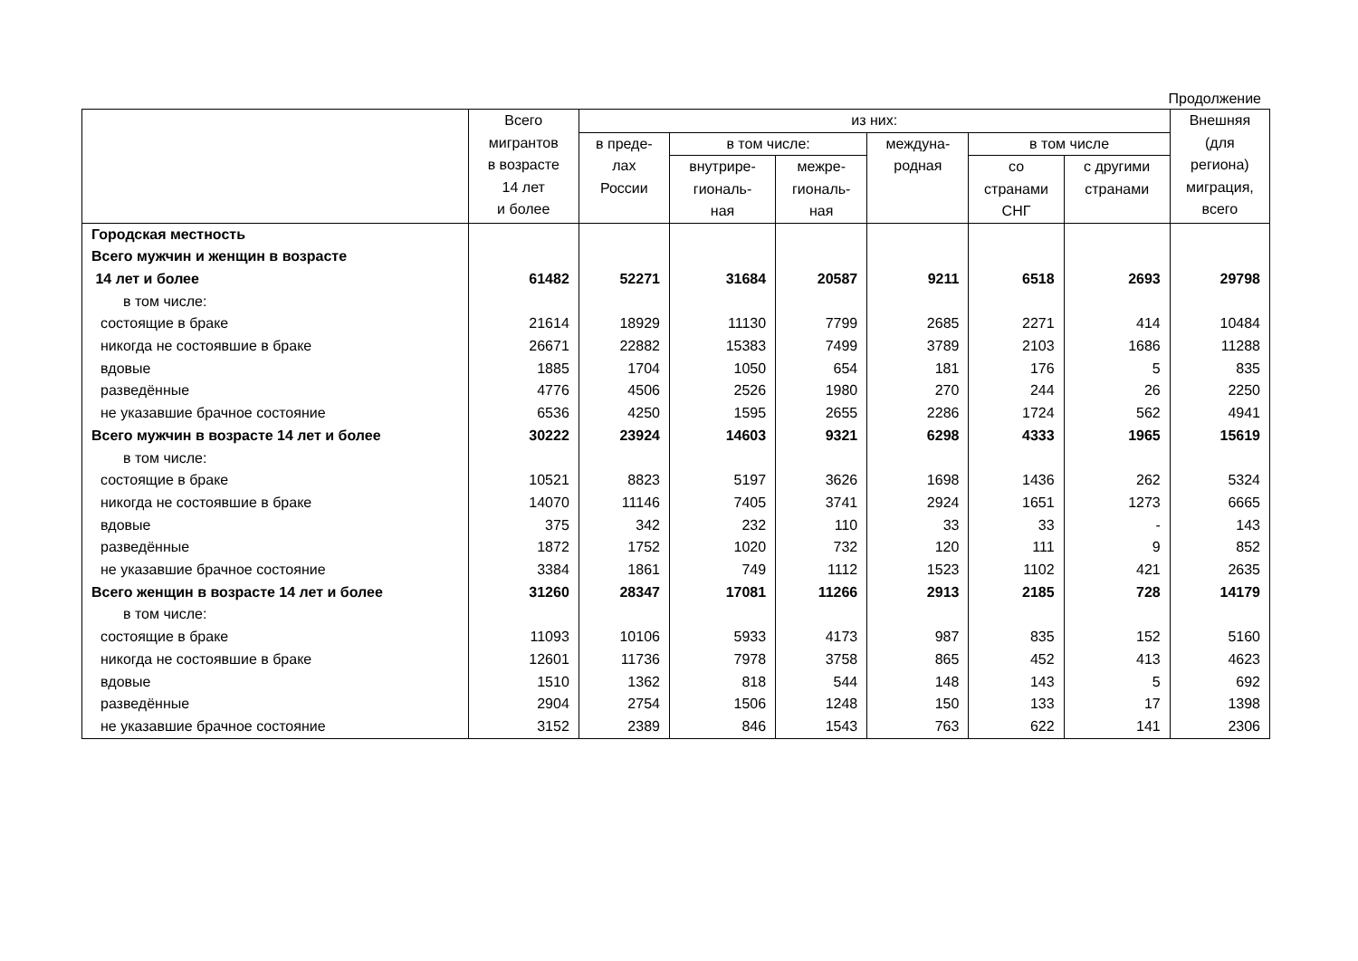Продолжение
| | Всего мигрантов в возрасте 14 лет и более | из них: | | | | | | Внешняя (для региона) миграция, всего |
| --- | --- | --- | --- | --- | --- | --- | --- | --- |
| | | в преде- лах России | в том числе: | | междуна- родная | в том числе | | |
| | | | внутрире- гиональ- ная | межре- гиональ- ная | | со странами СНГ | с другими странами | |
| Городская местность | | | | | | | | |
| Всего мужчин и женщин в возрасте | | | | | | | | |
| 14 лет и более | 61482 | 52271 | 31684 | 20587 | 9211 | 6518 | 2693 | 29798 |
| в том числе: | | | | | | | | |
| состоящие в браке | 21614 | 18929 | 11130 | 7799 | 2685 | 2271 | 414 | 10484 |
| никогда не состоявшие в браке | 26671 | 22882 | 15383 | 7499 | 3789 | 2103 | 1686 | 11288 |
| вдовые | 1885 | 1704 | 1050 | 654 | 181 | 176 | 5 | 835 |
| разведённые | 4776 | 4506 | 2526 | 1980 | 270 | 244 | 26 | 2250 |
| не указавшие брачное состояние | 6536 | 4250 | 1595 | 2655 | 2286 | 1724 | 562 | 4941 |
| Всего мужчин в возрасте 14 лет и более | 30222 | 23924 | 14603 | 9321 | 6298 | 4333 | 1965 | 15619 |
| в том числе: | | | | | | | | |
| состоящие в браке | 10521 | 8823 | 5197 | 3626 | 1698 | 1436 | 262 | 5324 |
| никогда не состоявшие в браке | 14070 | 11146 | 7405 | 3741 | 2924 | 1651 | 1273 | 6665 |
| вдовые | 375 | 342 | 232 | 110 | 33 | 33 | - | 143 |
| разведённые | 1872 | 1752 | 1020 | 732 | 120 | 111 | 9 | 852 |
| не указавшие брачное состояние | 3384 | 1861 | 749 | 1112 | 1523 | 1102 | 421 | 2635 |
| Всего женщин в возрасте 14 лет и более | 31260 | 28347 | 17081 | 11266 | 2913 | 2185 | 728 | 14179 |
| в том числе: | | | | | | | | |
| состоящие в браке | 11093 | 10106 | 5933 | 4173 | 987 | 835 | 152 | 5160 |
| никогда не состоявшие в браке | 12601 | 11736 | 7978 | 3758 | 865 | 452 | 413 | 4623 |
| вдовые | 1510 | 1362 | 818 | 544 | 148 | 143 | 5 | 692 |
| разведённые | 2904 | 2754 | 1506 | 1248 | 150 | 133 | 17 | 1398 |
| не указавшие брачное состояние | 3152 | 2389 | 846 | 1543 | 763 | 622 | 141 | 2306 |